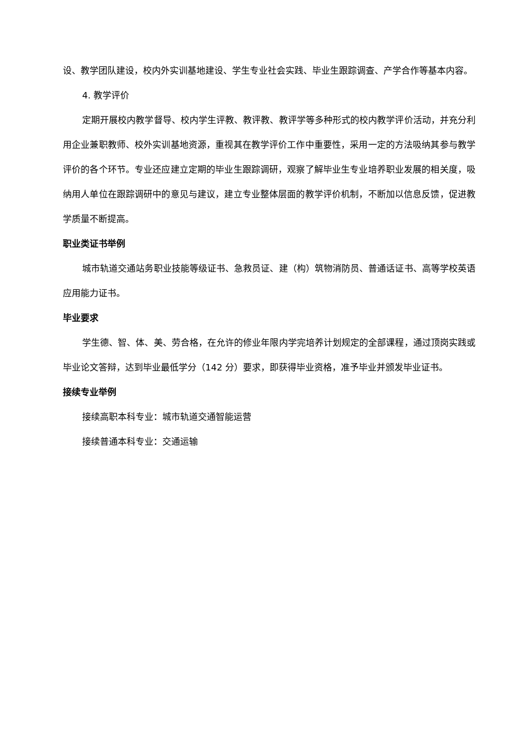设、教学团队建设，校内外实训基地建设、学生专业社会实践、毕业生跟踪调查、产学合作等基本内容。
4. 教学评价
定期开展校内教学督导、校内学生评教、教评教、教评学等多种形式的校内教学评价活动，并充分利用企业兼职教师、校外实训基地资源，重视其在教学评价工作中重要性，采用一定的方法吸纳其参与教学评价的各个环节。专业还应建立定期的毕业生跟踪调研，观察了解毕业生专业培养职业发展的相关度，吸纳用人单位在跟踪调研中的意见与建议，建立专业整体层面的教学评价机制，不断加以信息反馈，促进教学质量不断提高。
职业类证书举例
城市轨道交通站务职业技能等级证书、急救员证、建（构）筑物消防员、普通话证书、高等学校英语应用能力证书。
毕业要求
学生德、智、体、美、劳合格，在允许的修业年限内学完培养计划规定的全部课程，通过顶岗实践或毕业论文答辩，达到毕业最低学分（142 分）要求，即获得毕业资格，准予毕业并颁发毕业证书。
接续专业举例
接续高职本科专业：城市轨道交通智能运营
接续普通本科专业：交通运输